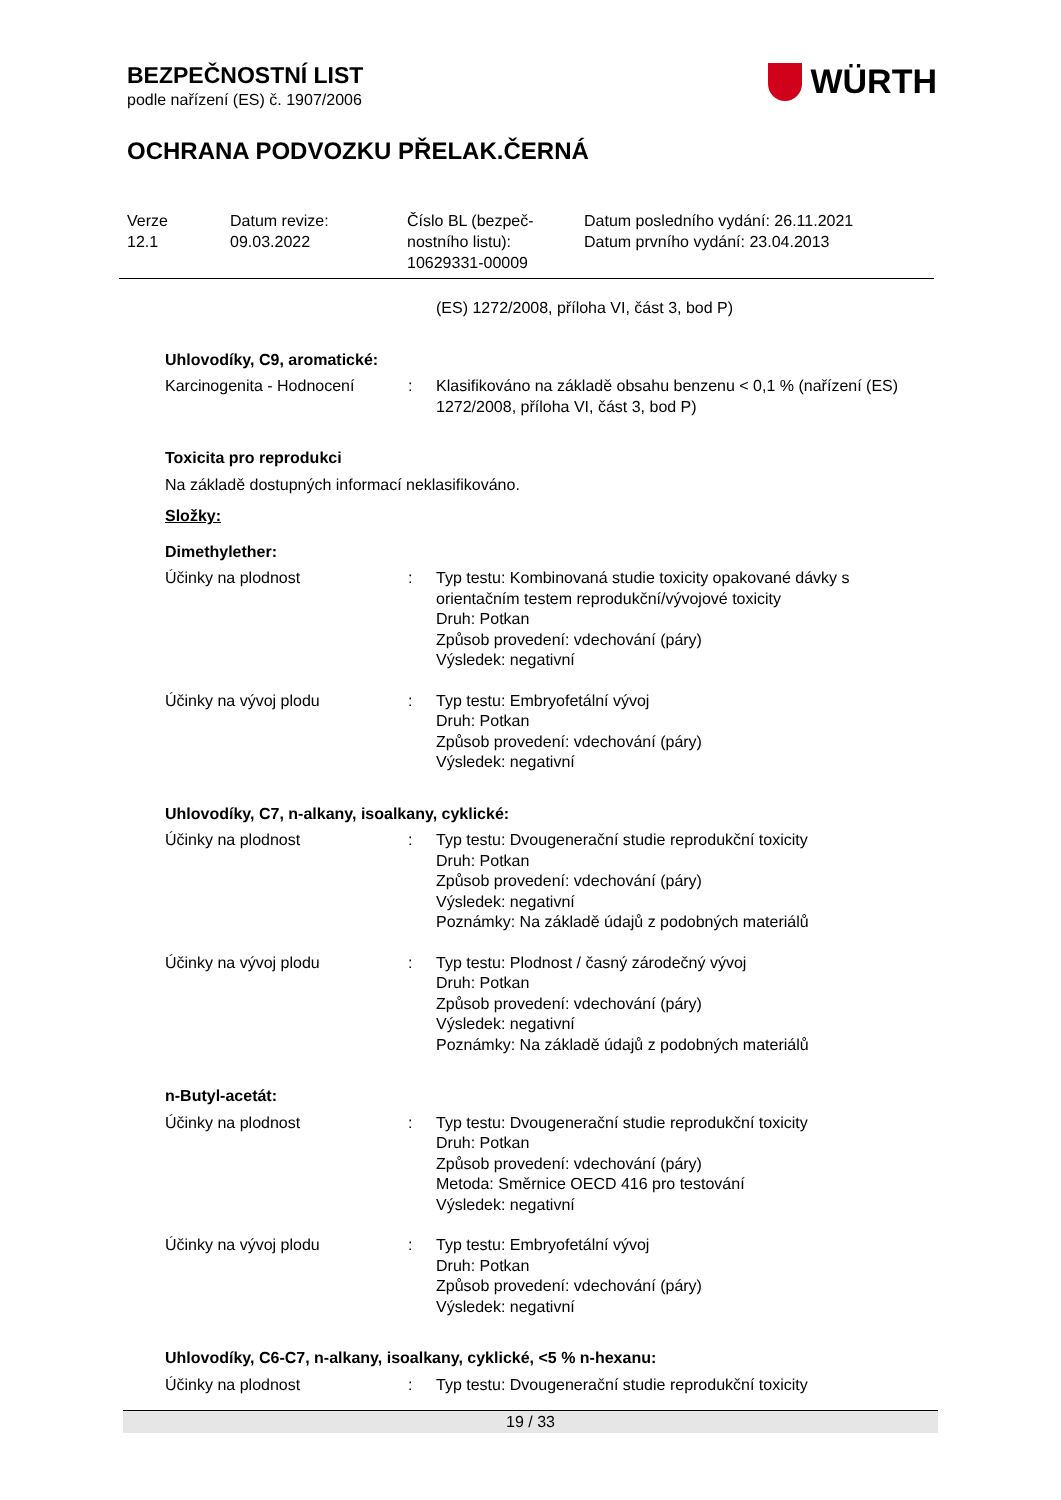BEZPEČNOSTNÍ LIST
podle nařízení (ES) č. 1907/2006
OCHRANA PODVOZKU PŘELAK.ČERNÁ
WÜRTH
Verze
12.1
Datum revize:
09.03.2022
Číslo BL (bezpeč-
nostního listu):
10629331-00009
Datum posledního vydání: 26.11.2021
Datum prvního vydání: 23.04.2013
(ES) 1272/2008, příloha VI, část 3, bod P)
Uhlovodíky, C9, aromatické:
Karcinogenita - Hodnocení : Klasifikováno na základě obsahu benzenu < 0,1 % (nařízení (ES) 1272/2008, příloha VI, část 3, bod P)
Toxicita pro reprodukci
Na základě dostupných informací neklasifikováno.
Složky:
Dimethylether:
Účinky na plodnost : Typ testu: Kombinovaná studie toxicity opakované dávky s orientačním testem reprodukční/vývojové toxicity
Druh: Potkan
Způsob provedení: vdechování (páry)
Výsledek: negativní
Účinky na vývoj plodu : Typ testu: Embryofetální vývoj
Druh: Potkan
Způsob provedení: vdechování (páry)
Výsledek: negativní
Uhlovodíky, C7, n-alkany, isoalkany, cyklické:
Účinky na plodnost : Typ testu: Dvougenerační studie reprodukční toxicity
Druh: Potkan
Způsob provedení: vdechování (páry)
Výsledek: negativní
Poznámky: Na základě údajů z podobných materiálů
Účinky na vývoj plodu : Typ testu: Plodnost / časný zárodečný vývoj
Druh: Potkan
Způsob provedení: vdechování (páry)
Výsledek: negativní
Poznámky: Na základě údajů z podobných materiálů
n-Butyl-acetát:
Účinky na plodnost : Typ testu: Dvougenerační studie reprodukční toxicity
Druh: Potkan
Způsob provedení: vdechování (páry)
Metoda: Směrnice OECD 416 pro testování
Výsledek: negativní
Účinky na vývoj plodu : Typ testu: Embryofetální vývoj
Druh: Potkan
Způsob provedení: vdechování (páry)
Výsledek: negativní
Uhlovodíky, C6-C7, n-alkany, isoalkany, cyklické, <5 % n-hexanu:
Účinky na plodnost : Typ testu: Dvougenerační studie reprodukční toxicity
19 / 33